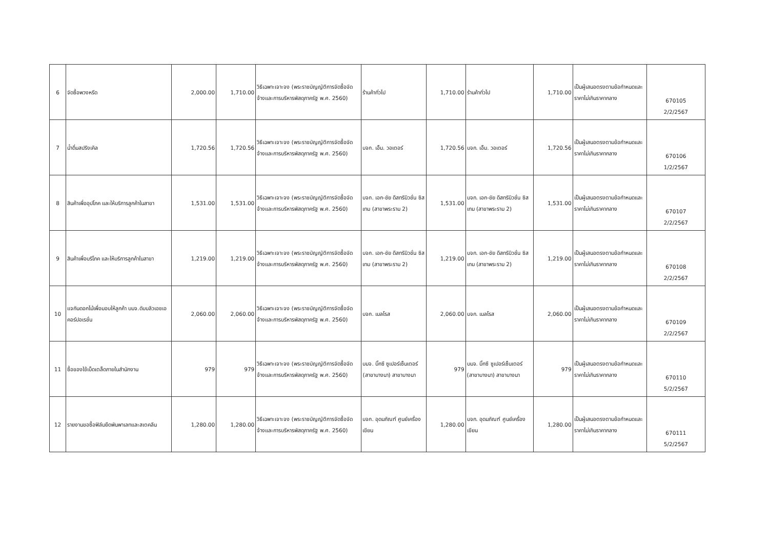| 6 | จัดซื้อพวงหรีด | 2,000.00 | 1,710.00 | วิธีเฉพาะเจาะจง (พระราชบัญญัติการจัดซื้อจัดจ้างและการบริหารพัสดุภาครัฐ พ.ศ. 2560) | ร้านค้าทั่วไป | 1,710.00 | ร้านค้าทั่วไป | 1,710.00 | เป็นผู้เสนอตรงตามข้อกำหนดและราคาไม่เกินราคากลาง | 670105 2/2/2567 |
| 7 | น้ำดื่มสปริงเคิล | 1,720.56 | 1,720.56 | วิธีเฉพาะเจาะจง (พระราชบัญญัติการจัดซื้อจัดจ้างและการบริหารพัสดุภาครัฐ พ.ศ. 2560) | บจก. เอ็ม. วอเตอร์ | 1,720.56 | บจก. เอ็ม. วอเตอร์ | 1,720.56 | เป็นผู้เสนอตรงตามข้อกำหนดและราคาไม่เกินราคากลาง | 670106 1/2/2567 |
| 8 | สินค้าเพื่ออุปโภค และให้บริการลูกค้าในสาขา | 1,531.00 | 1,531.00 | วิธีเฉพาะเจาะจง (พระราชบัญญัติการจัดซื้อจัดจ้างและการบริหารพัสดุภาครัฐ พ.ศ. 2560) | บจก. เอก-ชัย ดีสทริบิวชั่น ซิสเทม (สาขาพระราม 2) | 1,531.00 | บจก. เอก-ชัย ดีสทริบิวชั่น ซิสเทม (สาขาพระราม 2) | 1,531.00 | เป็นผู้เสนอตรงตามข้อกำหนดและราคาไม่เกินราคากลาง | 670107 2/2/2567 |
| 9 | สินค้าเพื่อบริโภค และให้บริการลูกค้าในสาขา | 1,219.00 | 1,219.00 | วิธีเฉพาะเจาะจง (พระราชบัญญัติการจัดซื้อจัดจ้างและการบริหารพัสดุภาครัฐ พ.ศ. 2560) | บจก. เอก-ชัย ดีสทริบิวชั่น ซิสเทม (สาขาพระราม 2) | 1,219.00 | บจก. เอก-ชัย ดีสทริบิวชั่น ซิสเทม (สาขาพระราม 2) | 1,219.00 | เป็นผู้เสนอตรงตามข้อกำหนดและราคาไม่เกินราคากลาง | 670108 2/2/2567 |
| 10 | แจกันดอกไม้เพื่อมอบให้ลูกค้า บมจ.ดับบลิวเอชเอ คอร์ปอเรชั่น | 2,060.00 | 2,060.00 | วิธีเฉพาะเจาะจง (พระราชบัญญัติการจัดซื้อจัดจ้างและการบริหารพัสดุภาครัฐ พ.ศ. 2560) | บจก. เมลโรส | 2,060.00 | บจก. เมลโรส | 2,060.00 | เป็นผู้เสนอตรงตามข้อกำหนดและราคาไม่เกินราคากลาง | 670109 2/2/2567 |
| 11 | ซื้อของใช้เบ็ดเตล็ดภายในสำนักงาน | 979 | 979 | วิธีเฉพาะเจาะจง (พระราชบัญญัติการจัดซื้อจัดจ้างและการบริหารพัสดุภาครัฐ พ.ศ. 2560) | บมจ. บิ๊กซี ซูเปอร์เซ็นเตอร์ (สาขาบางนา) สาขาบางนา | 979 | บมจ. บิ๊กซี ซูเปอร์เซ็นเตอร์ (สาขาบางนา) สาขาบางนา | 979 | เป็นผู้เสนอตรงตามข้อกำหนดและราคาไม่เกินราคากลาง | 670110 5/2/2567 |
| 12 | รายงานขอซื้อฟิล์มยืดพันพาเลทและสเตคลีน | 1,280.00 | 1,280.00 | วิธีเฉพาะเจาะจง (พระราชบัญญัติการจัดซื้อจัดจ้างและการบริหารพัสดุภาครัฐ พ.ศ. 2560) | บจก. อุดมภัณฑ์ ศูนย์เครื่องเขียน | 1,280.00 | บจก. อุดมภัณฑ์ ศูนย์เครื่องเขียน | 1,280.00 | เป็นผู้เสนอตรงตามข้อกำหนดและราคาไม่เกินราคากลาง | 670111 5/2/2567 |